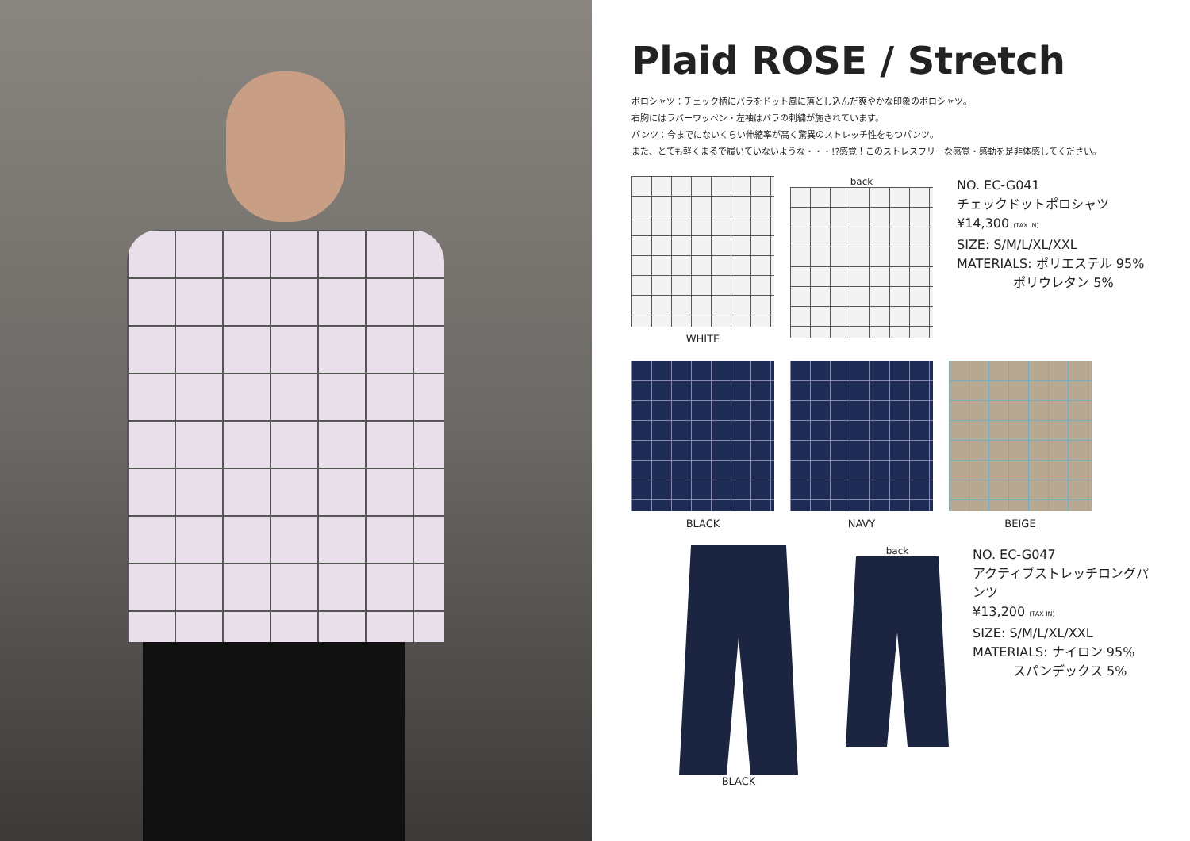Plaid ROSE / Stretch
ポロシャツ：チェック柄にバラをドット風に落とし込んだ爽やかな印象のポロシャツ。
右胸にはラバーワッペン・左袖はバラの刺繍が施されています。
パンツ：今までにないくらい伸縮率が高く驚異のストレッチ性をもつパンツ。
また、とても軽くまるで履いていないような・・・!?感覚！このストレスフリーな感覚・感動を是非体感してください。
WHITE back
NO. EC-G041
チェックドットポロシャツ
¥14,300 (TAX IN)
SIZE: S/M/L/XL/XXL
MATERIALS: ポリエステル 95%
ポリウレタン 5%
BLACK NAVY BEIGE
BLACK back
NO. EC-G047
アクティブストレッチロングパンツ
¥13,200 (TAX IN)
SIZE: S/M/L/XL/XXL
MATERIALS: ナイロン 95%
スパンデックス 5%